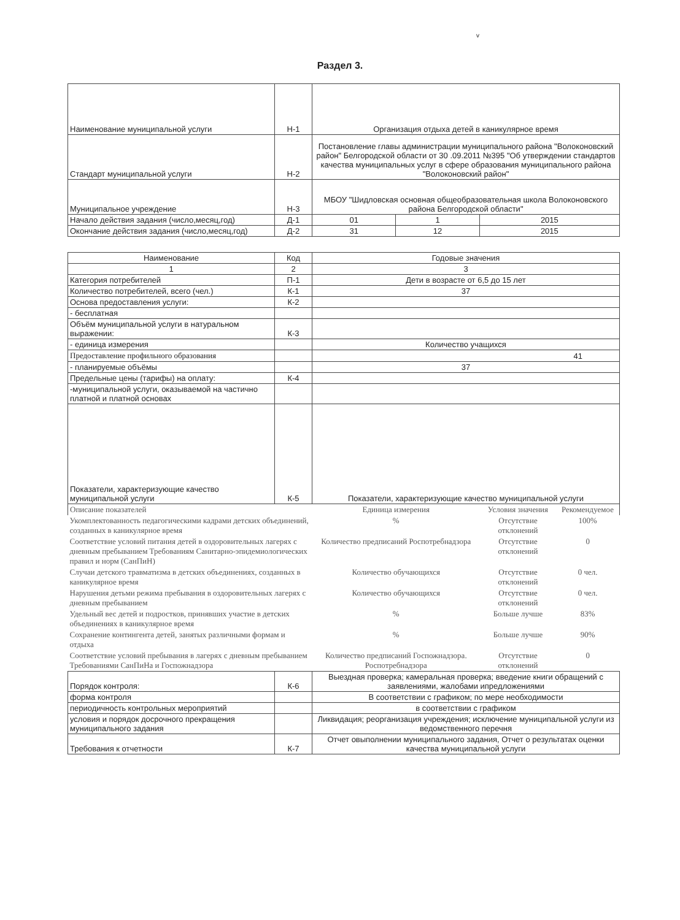v
Раздел 3.
| Наименование муниципальной услуги | Н-1 | Организация отдыха детей в каникулярное время | | |
| Стандарт муниципальной услуги | Н-2 | Постановление главы администрации муниципального района "Волоконовский район" Белгородской области от 30 .09.2011 №395 "Об утверждении стандартов качества муниципальных услуг в сфере образования муниципального района "Волоконовский район" | | |
| Муниципальное учреждение | Н-3 | МБОУ "Шидловская основная общеобразовательная школа Волоконовского района Белгородской области" | | |
| Начало действия задания (число,месяц,год) | Д-1 | 01 | 1 | 2015 |
| Окончание действия задания (число,месяц,год) | Д-2 | 31 | 12 | 2015 |
| Наименование | Код | Годовые значения | | |
| --- | --- | --- | --- | --- |
| 1 | 2 | 3 | | |
| Категория потребителей | П-1 | Дети в возрасте от 6,5 до 15 лет | | |
| Количество потребителей, всего (чел.) | К-1 | 37 | | |
| Основа предоставления услуги: | К-2 | | | |
| - бесплатная | | | | |
| Объём муниципальной услуги в натуральном выражении: | К-3 | | | |
| - единица измерения | | Количество учащихся | | |
| Предоставление профильного образования | | 41 | | |
| - планируемые объёмы | | 37 | | |
| Предельные цены (тарифы) на оплату: | К-4 | | | |
| -муниципальной услуги, оказываемой на частично платной и платной основах | | | | |
| Показатели, характеризующие качество муниципальной услуги | К-5 | Показатели, характеризующие качество муниципальной услуги | | |
| Описание показателей | | Единица измерения | Условия значения | Рекомендуемое |
| Укомплектованность педагогическими кадрами детских объединений, созданных в каникулярное время | | % | Отсутствие отклонений | 100% |
| Соответствие условий питания детей в оздоровительных лагерях с дневным пребыванием Требованиям Санитарно-эпидемиологических правил и норм (СанПиН) | | Количество предписаний Роспотребнадзора | Отсутствие отклонений | 0 |
| Случаи детского травматизма в детских объединениях, созданных в каникулярное время | | Количество обучающихся | Отсутствие отклонений | 0 чел. |
| Нарушения детьми режима пребывания в оздоровительных лагерях с дневным пребыванием | | Количество обучающихся | Отсутствие отклонений | 0 чел. |
| Удельный вес детей и подростков, принявших участие в детских объединениях в каникулярное время | | % | Больше лучше | 83% |
| Сохранение контингента детей, занятых различными формам и отдыха | | % | Больше лучше | 90% |
| Соответствие условий пребывания в лагерях с дневным пребыванием Требованиями СанПиНа и Госпожнадзора | | Количество предписаний Госпожнадзора. Роспотребнадзора | Отсутствие отклонений | 0 |
| Порядок контроля: | К-6 | Выездная проверка; камеральная проверка; введение книги обращений с заявлениями, жалобами ипредложениями | | |
| форма контроля | | В соответствии с графиком; по мере необходимости | | |
| периодичность контрольных мероприятий | | в соответствии с графиком | | |
| условия и порядок досрочного прекращения муниципального задания | | Ликвидация; реорганизация учреждения; исключение муниципальной услуги из ведомственного перечня | | |
| Требования к отчетности | К-7 | Отчет овыполнении муниципального задания, Отчет о результатах оценки качества муниципальной услуги | | |